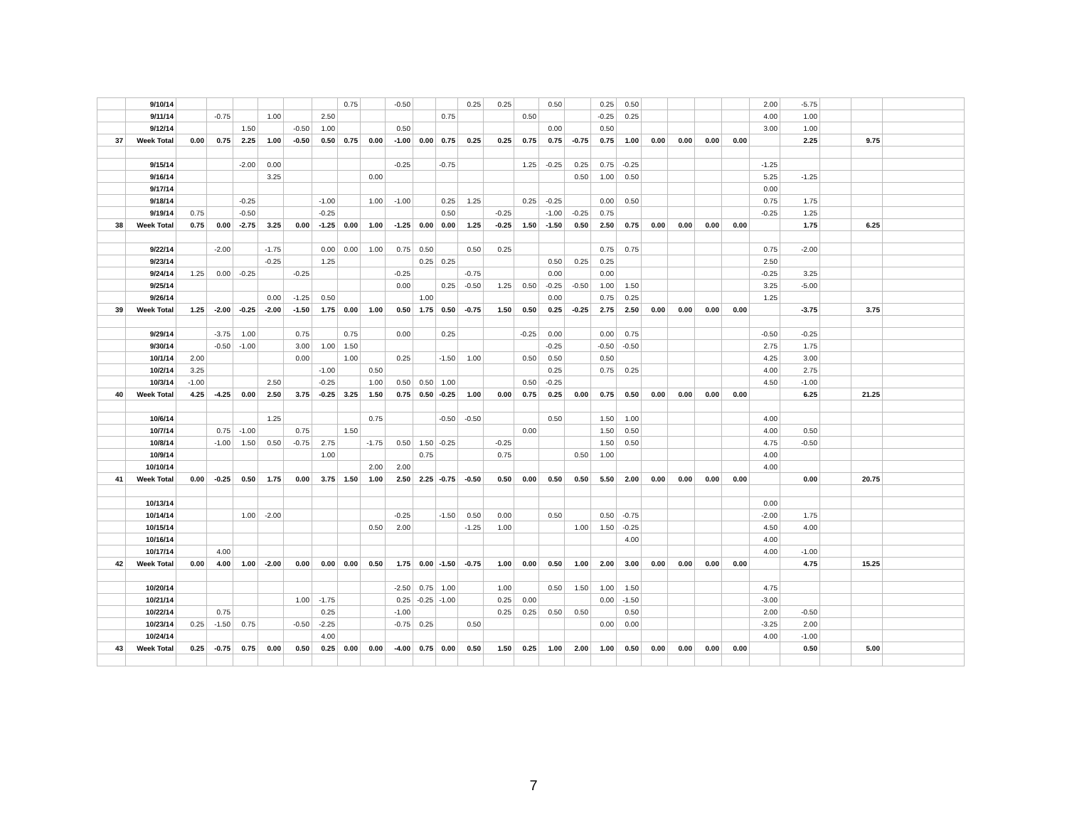| | 9/10/14 | | | | | | | 0.75 | | -0.50 | | | 0.25 | 0.25 | | 0.50 | | 0.25 | 0.50 | | | | | 2.00 | -5.75 | | | |
| | 9/11/14 | | -0.75 | | 1.00 | | 2.50 | | | | | 0.75 | | | 0.50 | | | -0.25 | 0.25 | | | | | 4.00 | 1.00 | | | |
| | 9/12/14 | | | 1.50 | | -0.50 | 1.00 | | | 0.50 | | | | | | 0.00 | | 0.50 | | | | | | 3.00 | 1.00 | | | |
| 37 | Week Total | 0.00 | 0.75 | 2.25 | 1.00 | -0.50 | 0.50 | 0.75 | 0.00 | -1.00 | 0.00 | 0.75 | 0.25 | 0.25 | 0.75 | 0.75 | -0.75 | 0.75 | 1.00 | 0.00 | 0.00 | 0.00 | 0.00 | | 2.25 | | 9.75 | |
| | 9/15/14 | | | -2.00 | 0.00 | | | | | -0.25 | | -0.75 | | | 1.25 | -0.25 | 0.25 | 0.75 | -0.25 | | | | | -1.25 | | | | |
| | 9/16/14 | | | | 3.25 | | | | 0.00 | | | | | | | | 0.50 | 1.00 | 0.50 | | | | | 5.25 | -1.25 | | | |
| | 9/17/14 | | | | | | | | | | | | | | | | | | | | | | | 0.00 | | | | |
| | 9/18/14 | | | -0.25 | | | -1.00 | | 1.00 | -1.00 | | 0.25 | 1.25 | | 0.25 | -0.25 | | 0.00 | 0.50 | | | | | 0.75 | 1.75 | | | |
| | 9/19/14 | 0.75 | | -0.50 | | | -0.25 | | | | | 0.50 | | -0.25 | | -1.00 | -0.25 | 0.75 | | | | | | -0.25 | 1.25 | | | |
| 38 | Week Total | 0.75 | 0.00 | -2.75 | 3.25 | 0.00 | -1.25 | 0.00 | 1.00 | -1.25 | 0.00 | 0.00 | 1.25 | -0.25 | 1.50 | -1.50 | 0.50 | 2.50 | 0.75 | 0.00 | 0.00 | 0.00 | 0.00 | | 1.75 | | 6.25 | |
| | 9/22/14 | | -2.00 | | -1.75 | | 0.00 | 0.00 | 1.00 | 0.75 | 0.50 | | 0.50 | 0.25 | | | | 0.75 | 0.75 | | | | | 0.75 | -2.00 | | | |
| | 9/23/14 | | | | -0.25 | | 1.25 | | | | 0.25 | 0.25 | | | | 0.50 | 0.25 | 0.25 | | | | | | 2.50 | | | | |
| | 9/24/14 | 1.25 | 0.00 | -0.25 | | -0.25 | | | | -0.25 | | | -0.75 | | | 0.00 | | 0.00 | | | | | | -0.25 | 3.25 | | | |
| | 9/25/14 | | | | | | | | | 0.00 | | 0.25 | -0.50 | 1.25 | 0.50 | -0.25 | -0.50 | 1.00 | 1.50 | | | | | 3.25 | -5.00 | | | |
| | 9/26/14 | | | | 0.00 | -1.25 | 0.50 | | | | 1.00 | | | | | 0.00 | | 0.75 | 0.25 | | | | | 1.25 | | | | |
| 39 | Week Total | 1.25 | -2.00 | -0.25 | -2.00 | -1.50 | 1.75 | 0.00 | 1.00 | 0.50 | 1.75 | 0.50 | -0.75 | 1.50 | 0.50 | 0.25 | -0.25 | 2.75 | 2.50 | 0.00 | 0.00 | 0.00 | 0.00 | | -3.75 | | 3.75 | |
| | 9/29/14 | | -3.75 | 1.00 | | 0.75 | | 0.75 | | 0.00 | | 0.25 | | | -0.25 | 0.00 | | 0.00 | 0.75 | | | | | -0.50 | -0.25 | | | |
| | 9/30/14 | | -0.50 | -1.00 | | 3.00 | 1.00 | 1.50 | | | | | | | | -0.25 | | -0.50 | -0.50 | | | | | 2.75 | 1.75 | | | |
| | 10/1/14 | 2.00 | | | | 0.00 | | 1.00 | | 0.25 | | -1.50 | 1.00 | | 0.50 | 0.50 | | 0.50 | | | | | | 4.25 | 3.00 | | | |
| | 10/2/14 | 3.25 | | | | | -1.00 | | 0.50 | | | | | | | 0.25 | | 0.75 | 0.25 | | | | | 4.00 | 2.75 | | | |
| | 10/3/14 | -1.00 | | | 2.50 | | -0.25 | | 1.00 | 0.50 | 0.50 | 1.00 | | | 0.50 | -0.25 | | | | | | | | 4.50 | -1.00 | | | |
| 40 | Week Total | 4.25 | -4.25 | 0.00 | 2.50 | 3.75 | -0.25 | 3.25 | 1.50 | 0.75 | 0.50 | -0.25 | 1.00 | 0.00 | 0.75 | 0.25 | 0.00 | 0.75 | 0.50 | 0.00 | 0.00 | 0.00 | 0.00 | | 6.25 | | 21.25 | |
| | 10/6/14 | | | | 1.25 | | | | 0.75 | | | -0.50 | -0.50 | | | 0.50 | | 1.50 | 1.00 | | | | | 4.00 | | | | |
| | 10/7/14 | | 0.75 | -1.00 | | 0.75 | | 1.50 | | | | | | | 0.00 | | | 1.50 | 0.50 | | | | | 4.00 | 0.50 | | | |
| | 10/8/14 | | -1.00 | 1.50 | 0.50 | -0.75 | 2.75 | | -1.75 | 0.50 | 1.50 | -0.25 | | -0.25 | | | | 1.50 | 0.50 | | | | | 4.75 | -0.50 | | | |
| | 10/9/14 | | | | | | 1.00 | | | | 0.75 | | | 0.75 | | | 0.50 | 1.00 | | | | | | 4.00 | | | | |
| | 10/10/14 | | | | | | | | 2.00 | 2.00 | | | | | | | | | | | | | | 4.00 | | | | |
| 41 | Week Total | 0.00 | -0.25 | 0.50 | 1.75 | 0.00 | 3.75 | 1.50 | 1.00 | 2.50 | 2.25 | -0.75 | -0.50 | 0.50 | 0.00 | 0.50 | 0.50 | 5.50 | 2.00 | 0.00 | 0.00 | 0.00 | 0.00 | | 0.00 | | 20.75 | |
| | 10/13/14 | | | | | | | | | | | | | | | | | | | | | | | 0.00 | | | | |
| | 10/14/14 | | | 1.00 | -2.00 | | | | | -0.25 | | -1.50 | 0.50 | 0.00 | | 0.50 | | 0.50 | -0.75 | | | | | -2.00 | 1.75 | | | |
| | 10/15/14 | | | | | | | | 0.50 | 2.00 | | | -1.25 | 1.00 | | | 1.00 | 1.50 | -0.25 | | | | | 4.50 | 4.00 | | | |
| | 10/16/14 | | | | | | | | | | | | | | | | | | 4.00 | | | | | 4.00 | | | | |
| | 10/17/14 | | 4.00 | | | | | | | | | | | | | | | | | | | | | 4.00 | -1.00 | | | |
| 42 | Week Total | 0.00 | 4.00 | 1.00 | -2.00 | 0.00 | 0.00 | 0.00 | 0.50 | 1.75 | 0.00 | -1.50 | -0.75 | 1.00 | 0.00 | 0.50 | 1.00 | 2.00 | 3.00 | 0.00 | 0.00 | 0.00 | 0.00 | | 4.75 | | 15.25 | |
| | 10/20/14 | | | | | | | | | -2.50 | 0.75 | 1.00 | | 1.00 | | 0.50 | 1.50 | 1.00 | 1.50 | | | | | 4.75 | | | | |
| | 10/21/14 | | | | | 1.00 | -1.75 | | | 0.25 | -0.25 | -1.00 | | 0.25 | 0.00 | | | 0.00 | -1.50 | | | | | -3.00 | | | | |
| | 10/22/14 | | 0.75 | | | | 0.25 | | | -1.00 | | | | 0.25 | 0.25 | 0.50 | 0.50 | | 0.50 | | | | | 2.00 | -0.50 | | | |
| | 10/23/14 | 0.25 | -1.50 | 0.75 | | -0.50 | -2.25 | | | -0.75 | 0.25 | | 0.50 | | | | | 0.00 | 0.00 | | | | | -3.25 | 2.00 | | | |
| | 10/24/14 | | | | | | 4.00 | | | | | | | | | | | | | | | | | 4.00 | -1.00 | | | |
| 43 | Week Total | 0.25 | -0.75 | 0.75 | 0.00 | 0.50 | 0.25 | 0.00 | 0.00 | -4.00 | 0.75 | 0.00 | 0.50 | 1.50 | 0.25 | 1.00 | 2.00 | 1.00 | 0.50 | 0.00 | 0.00 | 0.00 | 0.00 | | 0.50 | | 5.00 | |
7